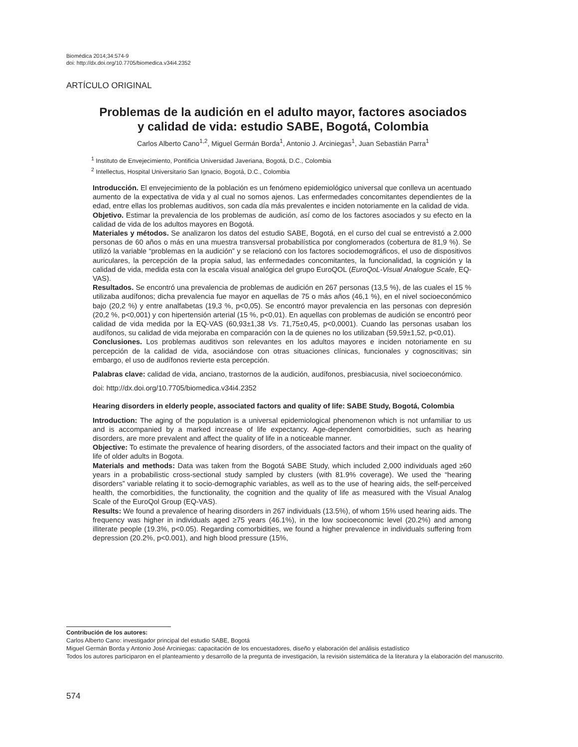Biomédica 2014;34:574-9
doi: http://dx.doi.org/10.7705/biomedica.v34i4.2352
ARTÍCULO ORIGINAL
Problemas de la audición en el adulto mayor, factores asociados
y calidad de vida: estudio SABE, Bogotá, Colombia
Carlos Alberto Cano<sup>1,2</sup>, Miguel Germán Borda<sup>1</sup>, Antonio J. Arciniegas<sup>1</sup>, Juan Sebastián Parra<sup>1</sup>
<sup>1</sup> Instituto de Envejecimiento, Pontificia Universidad Javeriana, Bogotá, D.C., Colombia
<sup>2</sup> Intellectus, Hospital Universitario San Ignacio, Bogotá, D.C., Colombia
Introducción. El envejecimiento de la población es un fenómeno epidemiológico universal que conlleva un acentuado aumento de la expectativa de vida y al cual no somos ajenos. Las enfermedades concomitantes dependientes de la edad, entre ellas los problemas auditivos, son cada día más prevalentes e inciden notoriamente en la calidad de vida.
Objetivo. Estimar la prevalencia de los problemas de audición, así como de los factores asociados y su efecto en la calidad de vida de los adultos mayores en Bogotá.
Materiales y métodos. Se analizaron los datos del estudio SABE, Bogotá, en el curso del cual se entrevistó a 2.000 personas de 60 años o más en una muestra transversal probabilística por conglomerados (cobertura de 81,9 %). Se utilizó la variable “problemas en la audición” y se relacionó con los factores sociodemográficos, el uso de dispositivos auriculares, la percepción de la propia salud, las enfermedades concomitantes, la funcionalidad, la cognición y la calidad de vida, medida esta con la escala visual analógica del grupo EuroQOL (EuroQoL-Visual Analogue Scale, EQ-VAS).
Resultados. Se encontró una prevalencia de problemas de audición en 267 personas (13,5 %), de las cuales el 15 % utilizaba audífonos; dicha prevalencia fue mayor en aquellas de 75 o más años (46,1 %), en el nivel socioeconómico bajo (20,2 %) y entre analfabetas (19,3 %, p<0,05). Se encontró mayor prevalencia en las personas con depresión (20,2 %, p<0,001) y con hipertensión arterial (15 %, p<0,01). En aquellas con problemas de audición se encontró peor calidad de vida medida por la EQ-VAS (60,93±1,38 Vs. 71,75±0,45, p<0,0001). Cuando las personas usaban los audífonos, su calidad de vida mejoraba en comparación con la de quienes no los utilizaban (59,59±1,52, p<0,01).
Conclusiones. Los problemas auditivos son relevantes en los adultos mayores e inciden notoriamente en su percepción de la calidad de vida, asociándose con otras situaciones clínicas, funcionales y cognoscitivas; sin embargo, el uso de audífonos revierte esta percepción.
Palabras clave: calidad de vida, anciano, trastornos de la audición, audífonos, presbiacusia, nivel socioeconómico.
doi: http://dx.doi.org/10.7705/biomedica.v34i4.2352
Hearing disorders in elderly people, associated factors and quality of life: SABE Study, Bogotá, Colombia
Introduction: The aging of the population is a universal epidemiological phenomenon which is not unfamiliar to us and is accompanied by a marked increase of life expectancy. Age-dependent comorbidities, such as hearing disorders, are more prevalent and affect the quality of life in a noticeable manner.
Objective: To estimate the prevalence of hearing disorders, of the associated factors and their impact on the quality of life of older adults in Bogota.
Materials and methods: Data was taken from the Bogotá SABE Study, which included 2,000 individuals aged ≥60 years in a probabilistic cross-sectional study sampled by clusters (with 81.9% coverage). We used the “hearing disorders” variable relating it to socio-demographic variables, as well as to the use of hearing aids, the self-perceived health, the comorbidities, the functionality, the cognition and the quality of life as measured with the Visual Analog Scale of the EuroQol Group (EQ-VAS).
Results: We found a prevalence of hearing disorders in 267 individuals (13.5%), of whom 15% used hearing aids. The frequency was higher in individuals aged ≥75 years (46.1%), in the low socioeconomic level (20.2%) and among illiterate people (19.3%, p<0.05). Regarding comorbidities, we found a higher prevalence in individuals suffering from depression (20.2%, p<0.001), and high blood pressure (15%,
Contribución de los autores:
Carlos Alberto Cano: investigador principal del estudio SABE, Bogotá
Miguel Germán Borda y Antonio José Arciniegas: capacitación de los encuestadores, diseño y elaboración del análisis estadístico
Todos los autores participaron en el planteamiento y desarrollo de la pregunta de investigación, la revisión sistemática de la literatura y la elaboración del manuscrito.
574